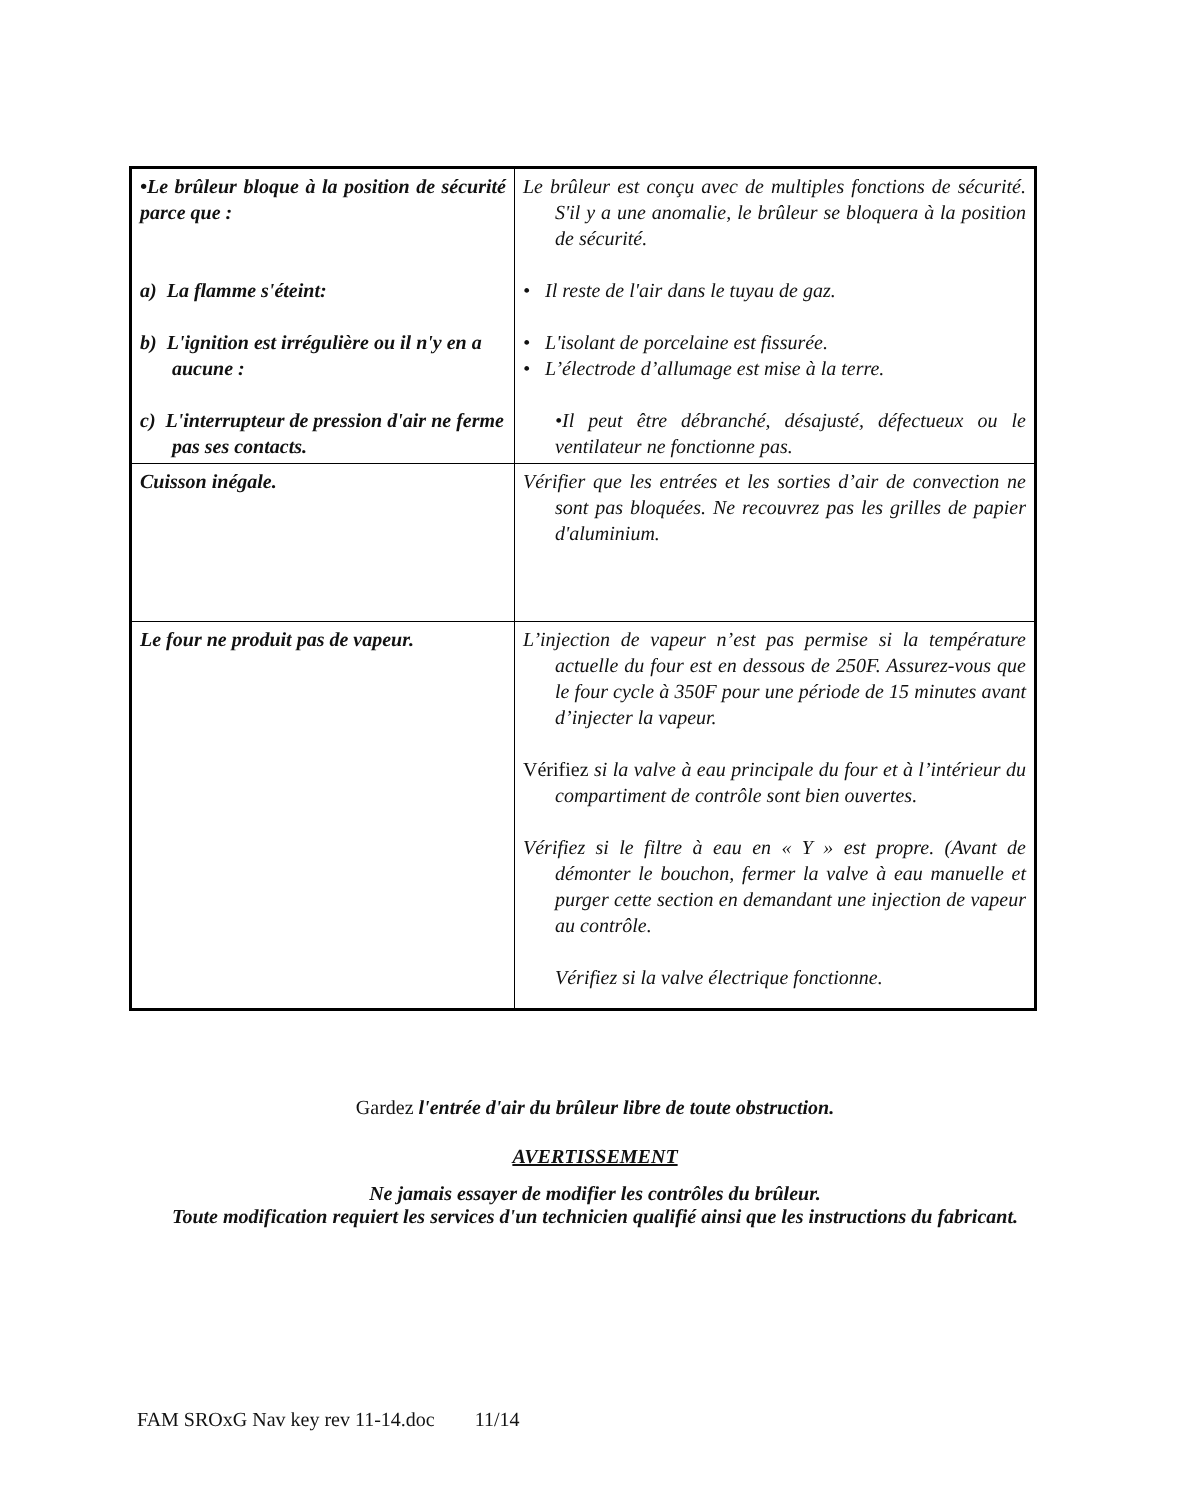| •Le brûleur bloque à la position de sécurité parce que : a) La flamme s'éteint: b) L'ignition est irrégulière ou il n'y en a aucune : c) L'interrupteur de pression d'air ne ferme pas ses contacts. | Le brûleur est conçu avec de multiples fonctions de sécurité. S'il y a une anomalie, le brûleur se bloquera à la position de sécurité. • Il reste de l'air dans le tuyau de gaz. • L'isolant de porcelaine est fissurée. • L’électrode d’allumage est mise à la terre. •Il peut être débranché, désajusté, défectueux ou le ventilateur ne fonctionne pas. |
| Cuisson inégale. | Vérifier que les entrées et les sorties d’air de convection ne sont pas bloquées. Ne recouvrez pas les grilles de papier d'aluminium. |
| Le four ne produit pas de vapeur. | L’injection de vapeur n’est pas permise si la température actuelle du four est en dessous de 250F. Assurez-vous que le four cycle à 350F pour une période de 15 minutes avant d’injecter la vapeur. Vérifiez si la valve à eau principale du four et à l’intérieur du compartiment de contrôle sont bien ouvertes. Vérifiez si le filtre à eau en « Y » est propre. (Avant de démonter le bouchon, fermer la valve à eau manuelle et purger cette section en demandant une injection de vapeur au contrôle. Vérifiez si la valve électrique fonctionne. |
Gardez l'entrée d'air du brûleur libre de toute obstruction.
AVERTISSEMENT
Ne jamais essayer de modifier les contrôles du brûleur.
Toute modification requiert les services d'un technicien qualifié ainsi que les instructions du fabricant.
FAM SROxG Nav key rev 11-14.doc 11/14